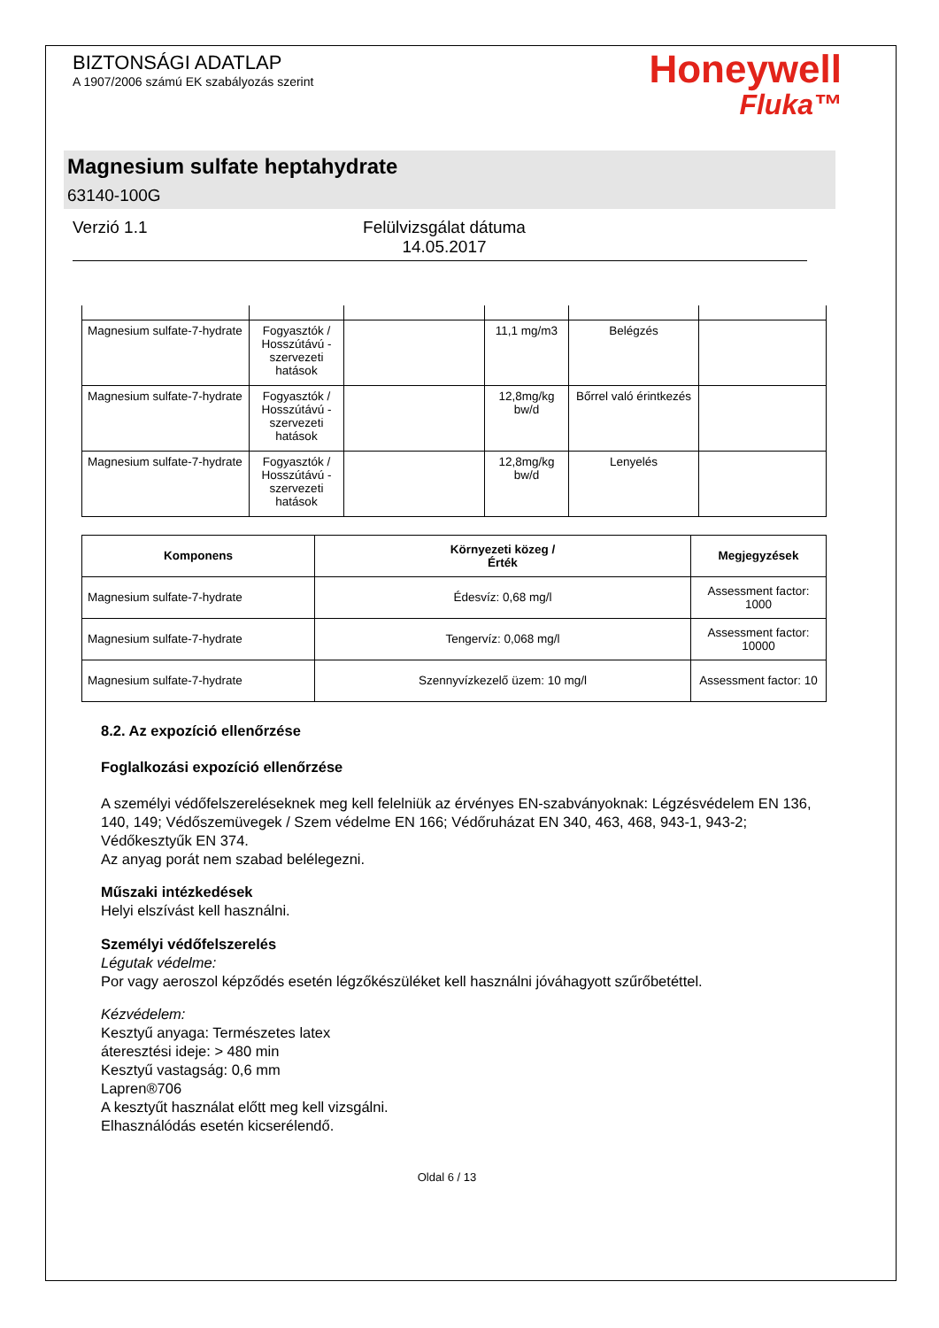BIZTONSÁGI ADATLAP
A 1907/2006 számú EK szabályozás szerint
Honeywell
Fluka™
Magnesium sulfate heptahydrate
63140-100G
Verzió 1.1 Felülvizsgálat dátuma
14.05.2017
| Magnesium sulfate-7-hydrate | Fogyasztók / Hosszútávú - szervezeti hatások | | 11,1 mg/m3 | Belégzés | |
| Magnesium sulfate-7-hydrate | Fogyasztók / Hosszútávú - szervezeti hatások | | 12,8mg/kg bw/d | Bőrrel való érintkezés | |
| Magnesium sulfate-7-hydrate | Fogyasztók / Hosszútávú - szervezeti hatások | | 12,8mg/kg bw/d | Lenyelés | |
| Komponens | Környezeti közeg / Érték | Megjegyzések |
| --- | --- | --- |
| Magnesium sulfate-7-hydrate | Édesvíz: 0,68 mg/l | Assessment factor: 1000 |
| Magnesium sulfate-7-hydrate | Tengervíz: 0,068 mg/l | Assessment factor: 10000 |
| Magnesium sulfate-7-hydrate | Szennyvízkezelő üzem: 10 mg/l | Assessment factor: 10 |
8.2. Az expozíció ellenőrzése
Foglalkozási expozíció ellenőrzése
A személyi védőfelszereléseknek meg kell felelniük az érvényes EN-szabványoknak: Légzésvédelem EN 136, 140, 149; Védőszemüvegek / Szem védelme EN 166; Védőruházat EN 340, 463, 468, 943-1, 943-2; Védőkesztyűk EN 374.
Az anyag porát nem szabad belélegezni.
Műszaki intézkedések
Helyi elszívást kell használni.
Személyi védőfelszerelés
Légutak védelme:
Por vagy aeroszol képződés esetén légzőkészüléket kell használni jóváhagyott szűrőbetéttel.
Kézvédelem:
Kesztyű anyaga: Természetes latex
áteresztési ideje: > 480 min
Kesztyű vastagság: 0,6 mm
Lapren®706
A kesztyűt használat előtt meg kell vizsgálni.
Elhasználódás esetén kicserélendő.
Oldal 6 / 13